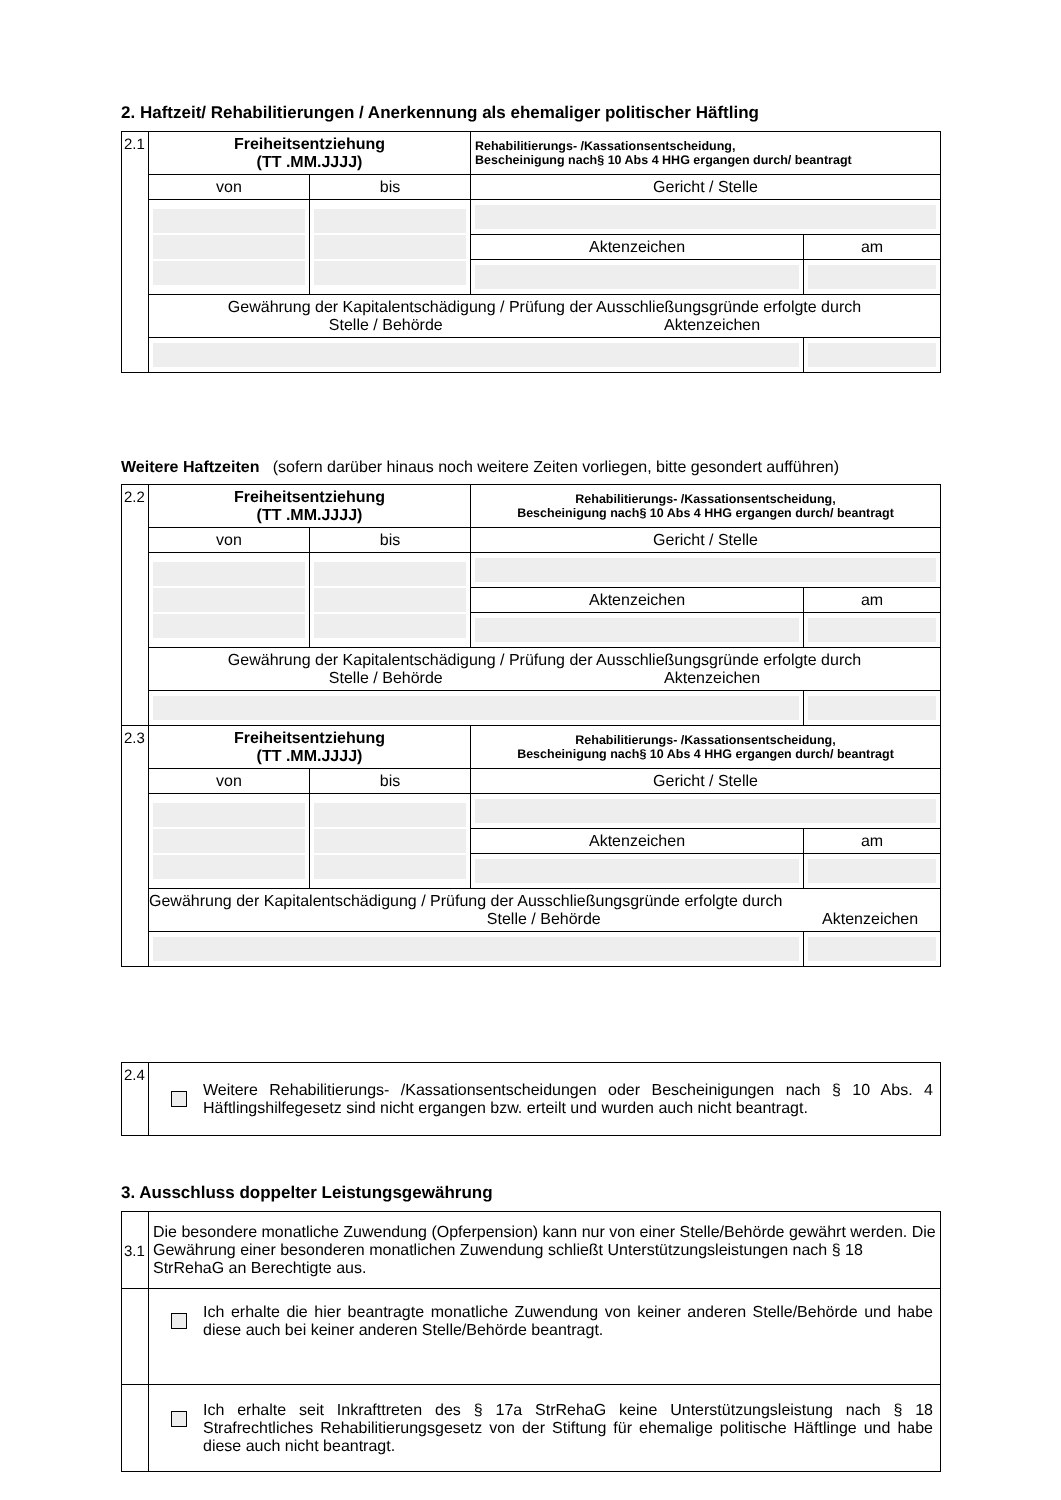2. Haftzeit/ Rehabilitierungen / Anerkennung als ehemaliger politischer Häftling
| 2.1 | Freiheitsentziehung (TT .MM.JJJJ) | | Rehabilitierungs- /Kassationsentscheidung, Bescheinigung nach§ 10 Abs 4 HHG ergangen durch/ beantragt | |
| | von | bis | Gericht / Stelle | |
| | | | Aktenzeichen | am |
| | Gewährung der Kapitalentschädigung / Prüfung der Ausschließungsgründe erfolgte durch Stelle / Behörde Aktenzeichen | | | |
Weitere Haftzeiten (sofern darüber hinaus noch weitere Zeiten vorliegen, bitte gesondert aufführen)
| 2.2 | Freiheitsentziehung (TT .MM.JJJJ) | | Rehabilitierungs- /Kassationsentscheidung, Bescheinigung nach§ 10 Abs 4 HHG ergangen durch/ beantragt | |
| | von | bis | Gericht / Stelle | |
| | | | Aktenzeichen | am |
| | Gewährung der Kapitalentschädigung / Prüfung der Ausschließungsgründe erfolgte durch Stelle / Behörde Aktenzeichen | | | |
| 2.3 | Freiheitsentziehung (TT .MM.JJJJ) | | Rehabilitierungs- /Kassationsentscheidung, Bescheinigung nach§ 10 Abs 4 HHG ergangen durch/ beantragt | |
| | von | bis | Gericht / Stelle | |
| | | | Aktenzeichen | am |
| | Gewährung der Kapitalentschädigung / Prüfung der Ausschließungsgründe erfolgte durch Stelle / Behörde Aktenzeichen | | | |
| 2.4 | Weitere Rehabilitierungs- /Kassationsentscheidungen oder Bescheinigungen nach § 10 Abs. 4 Häftlingshilfegesetz sind nicht ergangen bzw. erteilt und wurden auch nicht beantragt. |
3. Ausschluss doppelter Leistungsgewährung
| 3.1 | Die besondere monatliche Zuwendung (Opferpension) kann nur von einer Stelle/Behörde gewährt werden. Die Gewährung einer besonderen monatlichen Zuwendung schließt Unterstützungsleistungen nach § 18 StrRehaG an Berechtigte aus. |
| | Ich erhalte die hier beantragte monatliche Zuwendung von keiner anderen Stelle/Behörde und habe diese auch bei keiner anderen Stelle/Behörde beantragt. |
| | Ich erhalte seit Inkrafttreten des § 17a StrRehaG keine Unterstützungsleistung nach § 18 Strafrechtliches Rehabilitierungsgesetz von der Stiftung für ehemalige politische Häftlinge und habe diese auch nicht beantragt. |